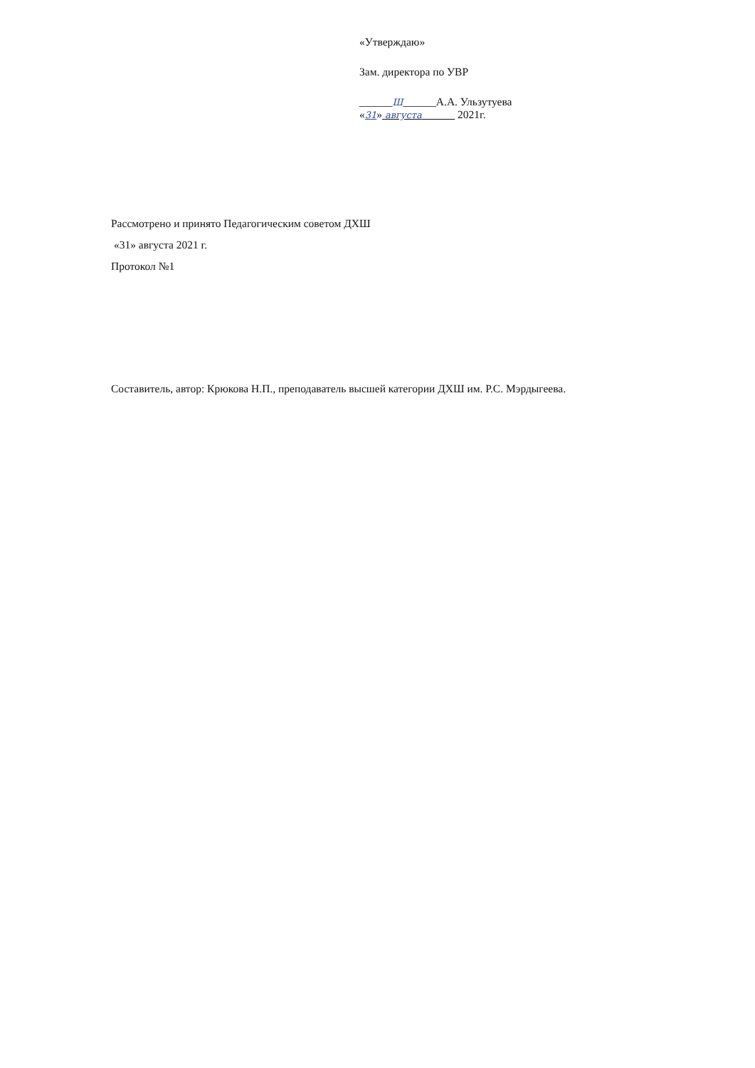«Утверждаю»
Зам. директора по УВР
______Ш______А.А. Ульзутуева
«31» августа 2021г.
Рассмотрено и принято Педагогическим советом ДХШ
«31» августа 2021 г.
Протокол №1
Составитель, автор: Крюкова Н.П., преподаватель высшей категории ДХШ им. Р.С. Мэрдыгеева.